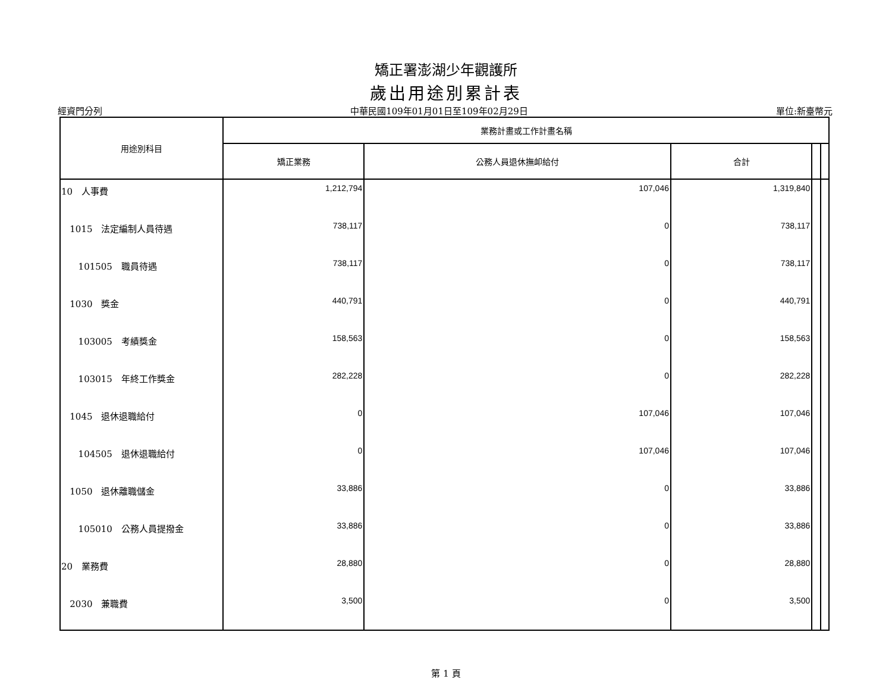矯正署澎湖少年觀護所
歲出用途別累計表
經資門分列 中華民國109年01月01日至109年02月29日 單位:新臺幣元
| 用途別科目 | 業務計畫或工作計畫名稱 | | | | |
| --- | --- | --- | --- | --- | --- |
| | 矯正業務 | 公務人員退休撫卹給付 | 合計 | | |
| 10 人事費 | 1,212,794 | 107,046 | 1,319,840 | | |
| 1015 法定編制人員待遇 | 738,117 | 0 | 738,117 | | |
| 101505 職員待遇 | 738,117 | 0 | 738,117 | | |
| 1030 獎金 | 440,791 | 0 | 440,791 | | |
| 103005 考績獎金 | 158,563 | 0 | 158,563 | | |
| 103015 年終工作獎金 | 282,228 | 0 | 282,228 | | |
| 1045 退休退職給付 | 0 | 107,046 | 107,046 | | |
| 104505 退休退職給付 | 0 | 107,046 | 107,046 | | |
| 1050 退休離職儲金 | 33,886 | 0 | 33,886 | | |
| 105010 公務人員提撥金 | 33,886 | 0 | 33,886 | | |
| 20 業務費 | 28,880 | 0 | 28,880 | | |
| 2030 兼職費 | 3,500 | 0 | 3,500 | | |
第 1 頁